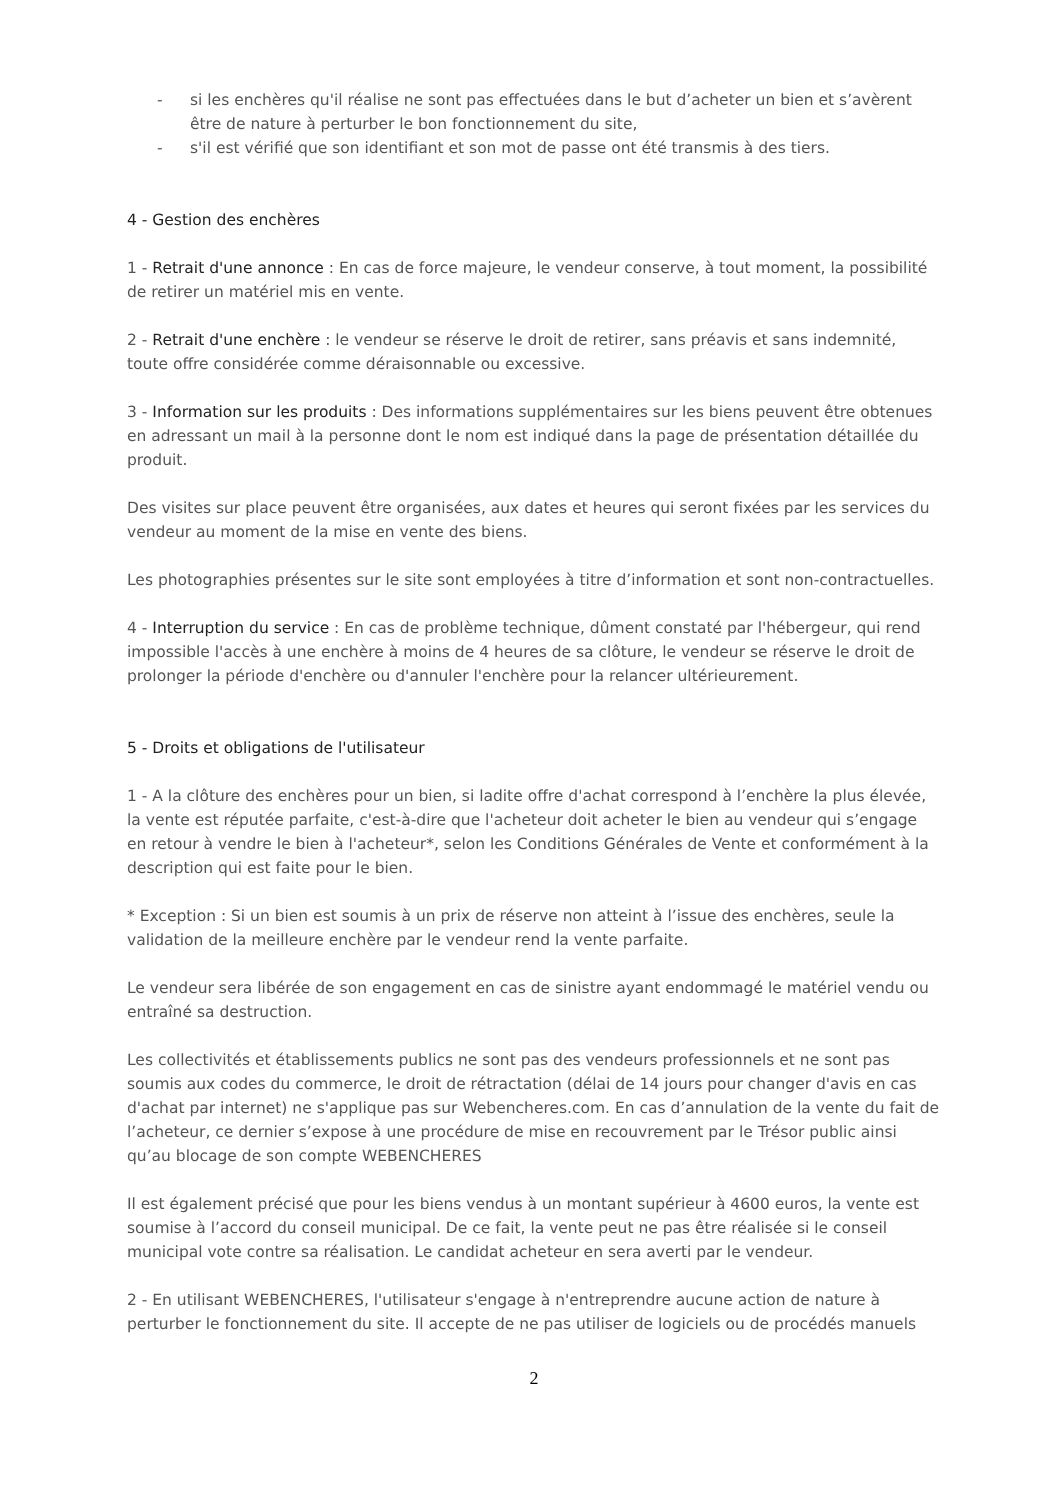- si les enchères qu'il réalise ne sont pas effectuées dans le but d’acheter un bien et s’avèrent être de nature à perturber le bon fonctionnement du site,
- s'il est vérifié que son identifiant et son mot de passe ont été transmis à des tiers.
4 - Gestion des enchères
1 - Retrait d'une annonce : En cas de force majeure, le vendeur conserve, à tout moment, la possibilité de retirer un matériel mis en vente.
2 - Retrait d'une enchère : le vendeur se réserve le droit de retirer, sans préavis et sans indemnité, toute offre considérée comme déraisonnable ou excessive.
3 - Information sur les produits : Des informations supplémentaires sur les biens peuvent être obtenues en adressant un mail à la personne dont le nom est indiqué dans la page de présentation détaillée du produit.
Des visites sur place peuvent être organisées, aux dates et heures qui seront fixées par les services du vendeur au moment de la mise en vente des biens.
Les photographies présentes sur le site sont employées à titre d’information et sont non-contractuelles.
4 - Interruption du service : En cas de problème technique, dûment constaté par l'hébergeur, qui rend impossible l'accès à une enchère à moins de 4 heures de sa clôture, le vendeur se réserve le droit de prolonger la période d'enchère ou d'annuler l'enchère pour la relancer ultérieurement.
5 - Droits et obligations de l'utilisateur
1 - A la clôture des enchères pour un bien, si ladite offre d'achat correspond à l’enchère la plus élevée, la vente est réputée parfaite, c'est-à-dire que l'acheteur doit acheter le bien au vendeur qui s’engage en retour à vendre le bien à l'acheteur*, selon les Conditions Générales de Vente et conformément à la description qui est faite pour le bien.
* Exception : Si un bien est soumis à un prix de réserve non atteint à l’issue des enchères, seule la validation de la meilleure enchère par le vendeur rend la vente parfaite.
Le vendeur sera libérée de son engagement en cas de sinistre ayant endommagé le matériel vendu ou entraîné sa destruction.
Les collectivités et établissements publics ne sont pas des vendeurs professionnels et ne sont pas soumis aux codes du commerce, le droit de rétractation (délai de 14 jours pour changer d'avis en cas d'achat par internet) ne s'applique pas sur Webencheres.com. En cas d’annulation de la vente du fait de l’acheteur, ce dernier s’expose à une procédure de mise en recouvrement par le Trésor public ainsi qu’au blocage de son compte WEBENCHERES
Il est également précisé que pour les biens vendus à un montant supérieur à 4600 euros, la vente est soumise à l’accord du conseil municipal. De ce fait, la vente peut ne pas être réalisée si le conseil municipal vote contre sa réalisation. Le candidat acheteur en sera averti par le vendeur.
2 - En utilisant WEBENCHERES, l'utilisateur s'engage à n'entreprendre aucune action de nature à perturber le fonctionnement du site. Il accepte de ne pas utiliser de logiciels ou de procédés manuels
2